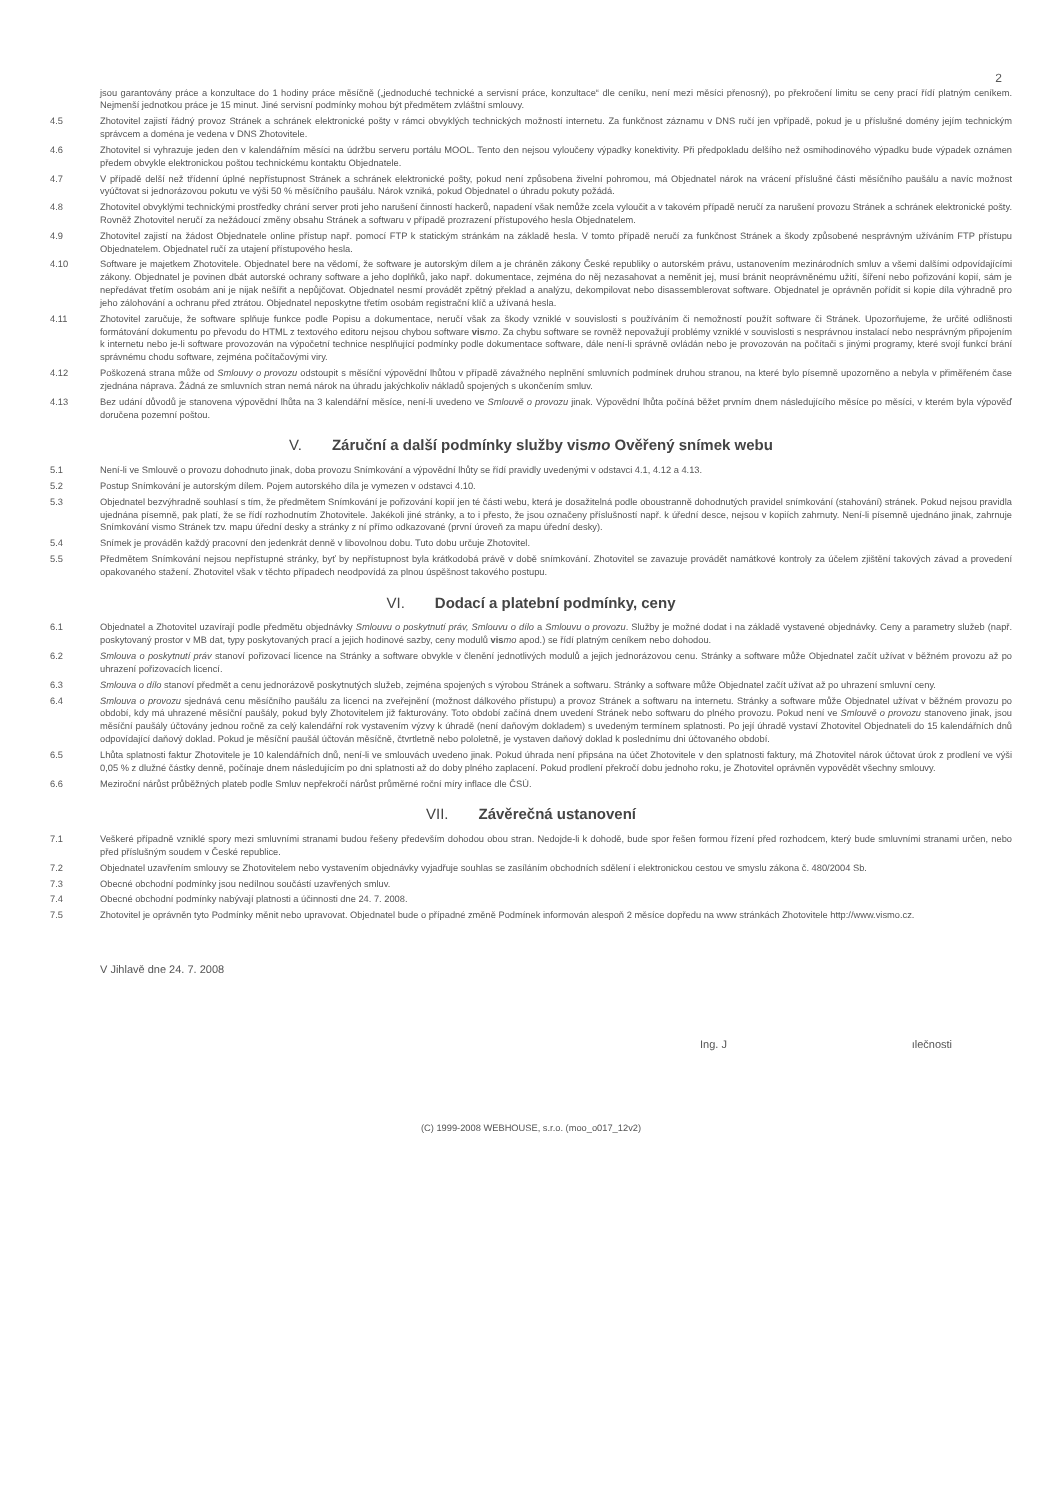2
jsou garantovány práce a konzultace do 1 hodiny práce měsíčně („jednoduché technické a servisní práce, konzultace“ dle ceníku, není mezi měsíci přenosný), po překročení limitu se ceny prací řídí platným ceníkem. Nejmenší jednotkou práce je 15 minut. Jiné servisní podmínky mohou být předmětem zvláštní smlouvy.
4.5 Zhotovitel zajistí řádný provoz Stránek a schránek elektronické pošty v rámci obvyklých technických možností internetu. Za funkčnost záznamu v DNS ručí jen vpřípadě, pokud je u příslušné domény jejím technickým správcem a doména je vedena v DNS Zhotovitele.
4.6 Zhotovitel si vyhrazuje jeden den v kalendářním měsíci na údržbu serveru portálu MOOL. Tento den nejsou vyloučeny výpadky konektivity. Při předpokladu delšího než osmihodinového výpadku bude výpadek oznámen předem obvykle elektronickou poštou technickému kontaktu Objednatele.
4.7 V případě delší než třídenní úplné nepřístupnost Stránek a schránek elektronické pošty, pokud není způsobena živelní pohromou, má Objednatel nárok na vrácení příslušné části měsíčního paušálu a navíc možnost vyúčtovat si jednorázovou pokutu ve výši 50 % měsíčního paušálu. Nárok vzniká, pokud Objednatel o úhradu pokuty požádá.
4.8 Zhotovitel obvyklými technickými prostředky chrání server proti jeho narušení činností hackerů, napadení však nemůže zcela vyloučit a v takovém případě neručí za narušení provozu Stránek a schránek elektronické pošty. Rovněž Zhotovitel neručí za nežádoucí změny obsahu Stránek a softwaru v případě prozrazení přístupového hesla Objednatelem.
4.9 Zhotovitel zajistí na žádost Objednatele online přístup např. pomocí FTP k statickým stránkám na základě hesla. V tomto případě neručí za funkčnost Stránek a škody způsobené nesprávným užíváním FTP přístupu Objednatelem. Objednatel ručí za utajení přístupového hesla.
4.10 Software je majetkem Zhotovitele. Objednatel bere na vědomí, že software je autorským dílem a je chráněn zákony České republiky o autorském právu, ustanovením mezinárodních smluv a všemi dalšími odpovídajícími zákony. Objednatel je povinen dbát autorské ochrany software a jeho doplňků, jako např. dokumentace, zejména do něj nezasahovat a neměnit jej, musí bránit neoprávněnému užití, šíření nebo pořizování kopií, sám je nepředávat třetím osobám ani je nijak nešířit a nepůjčovat. Objednatel nesmí provádět zpětný překlad a analýzu, dekompilovat nebo disassemblerovat software. Objednatel je oprávněn pořídit si kopie díla výhradně pro jeho zálohování a ochranu před ztrátou. Objednatel neposkytne třetím osobám registrační klíč a užívaná hesla.
4.11 Zhotovitel zaručuje, že software splňuje funkce podle Popisu a dokumentace, neručí však za škody vzniklé v souvislosti s používáním či nemožností použít software či Stránek. Upozorňujeme, že určité odlišnosti formátování dokumentu po převodu do HTML z textového editoru nejsou chybou software vis mo. Za chybu software se rovněž nepovažují problémy vzniklé v souvislosti s nesprávnou instalací nebo nesprávným připojením k internetu nebo je-li software provozován na výpočetní technice nesplňující podmínky podle dokumentace software, dále není-li správně ovládán nebo je provozován na počítači s jinými programy, které svojí funkcí brání správnému chodu software, zejména počítačovými viry.
4.12 Poškozená strana může od Smlouvy o provozu odstoupit s měsíční výpovědní lhůtou v případě závažného neplnění smluvních podmínek druhou stranou, na které bylo písemně upozorněno a nebyla v přiměřeném čase zjednána náprava. Žádná ze smluvních stran nemá nárok na úhradu jakýchkoliv nákladů spojených s ukončením smluv.
4.13 Bez udání důvodů je stanovena výpovědní lhůta na 3 kalendářní měsíce, není-li uvedeno ve Smlouvě o provozu jinak. Výpovědní lhůta počíná běžet prvním dnem následujícího měsíce po měsíci, v kterém byla výpověď doručena pozemní poštou.
V. Záruční a další podmínky služby vismo Ověřený snímek webu
5.1 Není-li ve Smlouvě o provozu dohodnuto jinak, doba provozu Snímkování a výpovědní lhůty se řídí pravidly uvedenými v odstavci 4.1, 4.12 a 4.13.
5.2 Postup Snímkování je autorským dílem. Pojem autorského díla je vymezen v odstavci 4.10.
5.3 Objednatel bezvýhradně souhlasí s tím, že předmětem Snímkování je pořizování kopií jen té části webu, která je dosažitelná podle oboustranně dohodnutých pravidel snímkování (stahování) stránek. Pokud nejsou pravidla ujednána písemně, pak platí, že se řídí rozhodnutím Zhotovitele. Jakékoli jiné stránky, a to i přesto, že jsou označeny příslušností např. k úřední desce, nejsou v kopiích zahrnuty. Není-li písemně ujednáno jinak, zahrnuje Snímkování vismo Stránek tzv. mapu úřední desky a stránky z ní přímo odkazované (první úroveň za mapu úřední desky).
5.4 Snímek je prováděn každý pracovní den jedenkrát denně v libovolnou dobu. Tuto dobu určuje Zhotovitel.
5.5 Předmětem Snímkování nejsou nepřístupné stránky, byť by nepřístupnost byla krátkodobá právě v době snímkování. Zhotovitel se zavazuje provádět namátkové kontroly za účelem zjištění takových závad a provedení opakovaného stažení. Zhotovitel však v těchto případech neodpovídá za plnou úspěšnost takového postupu.
VI. Dodací a platební podmínky, ceny
6.1 Objednatel a Zhotovitel uzavírají podle předmětu objednávky Smlouvu o poskytnutí práv, Smlouvu o dílo a Smlouvu o provozu. Služby je možné dodat i na základě vystavené objednávky. Ceny a parametry služeb (např. poskytovaný prostor v MB dat, typy poskytovaných prací a jejich hodinové sazby, ceny modulů vis mo apod.) se řídí platným ceníkem nebo dohodou.
6.2 Smlouva o poskytnutí práv stanoví pořizovací licence na Stránky a software obvykle v členění jednotlivých modulů a jejich jednorázovou cenu. Stránky a software může Objednatel začít užívat v běžném provozu až po uhrazení pořizovacích licencí.
6.3 Smlouva o dílo stanoví předmět a cenu jednorázově poskytnutých služeb, zejména spojených s výrobou Stránek a softwaru. Stránky a software může Objednatel začít užívat až po uhrazení smluvní ceny.
6.4 Smlouva o provozu sjednává cenu měsíčního paušálu za licenci na zveřejnění (možnost dálkového přístupu) a provoz Stránek a softwaru na internetu. Stránky a software může Objednatel užívat v běžném provozu po období, kdy má uhrazené měsíční paušály, pokud byly Zhotovitelem již fakturovány. Toto období začíná dnem uvedení Stránek nebo softwaru do plného provozu. Pokud není ve Smlouvě o provozu stanoveno jinak, jsou měsíční paušály účtovány jednou ročně za celý kalendářní rok vystavením výzvy k úhradě (není daňovým dokladem) s uvedeným termínem splatnosti. Po její úhradě vystaví Zhotovitel Objednateli do 15 kalendářních dnů odpovídající daňový doklad. Pokud je měsíční paušál účtován měsíčně, čtvrtletně nebo pololetně, je vystaven daňový doklad k poslednímu dni účtovaného období.
6.5 Lhůta splatnosti faktur Zhotovitele je 10 kalendářních dnů, není-li ve smlouvách uvedeno jinak. Pokud úhrada není připsána na účet Zhotovitele v den splatnosti faktury, má Zhotovitel nárok účtovat úrok z prodlení ve výši 0,05 % z dlužné částky denně, počínaje dnem následujícím po dni splatnosti až do doby plného zaplacení. Pokud prodlení překročí dobu jednoho roku, je Zhotovitel oprávněn vypovědět všechny smlouvy.
6.6 Meziroční nárůst průběžných plateb podle Smluv nepřekročí nárůst průměrné roční míry inflace dle ČSÚ.
VII. Závěrečná ustanovení
7.1 Veškeré případně vzniklé spory mezi smluvními stranami budou řešeny především dohodou obou stran. Nedojde-li k dohodě, bude spor řešen formou řízení před rozhodcem, který bude smluvními stranami určen, nebo před příslušným soudem v České republice.
7.2 Objednatel uzavřením smlouvy se Zhotovitelem nebo vystavením objednávky vyjadřuje souhlas se zasíláním obchodních sdělení i elektronickou cestou ve smyslu zákona č. 480/2004 Sb.
7.3 Obecné obchodní podmínky jsou nedílnou součástí uzavřených smluv.
7.4 Obecné obchodní podmínky nabývají platnosti a účinnosti dne 24. 7. 2008.
7.5 Zhotovitel je oprávněn tyto Podmínky měnit nebo upravovat. Objednatel bude o případné změně Podmínek informován alespoň 2 měsíce dopředu na www stránkách Zhotovitele http://www.vismo.cz.
V Jihlavě dne 24. 7. 2008
Ing. J ılečnosti
(C) 1999-2008 WEBHOUSE, s.r.o. (moo_o017_12v2)